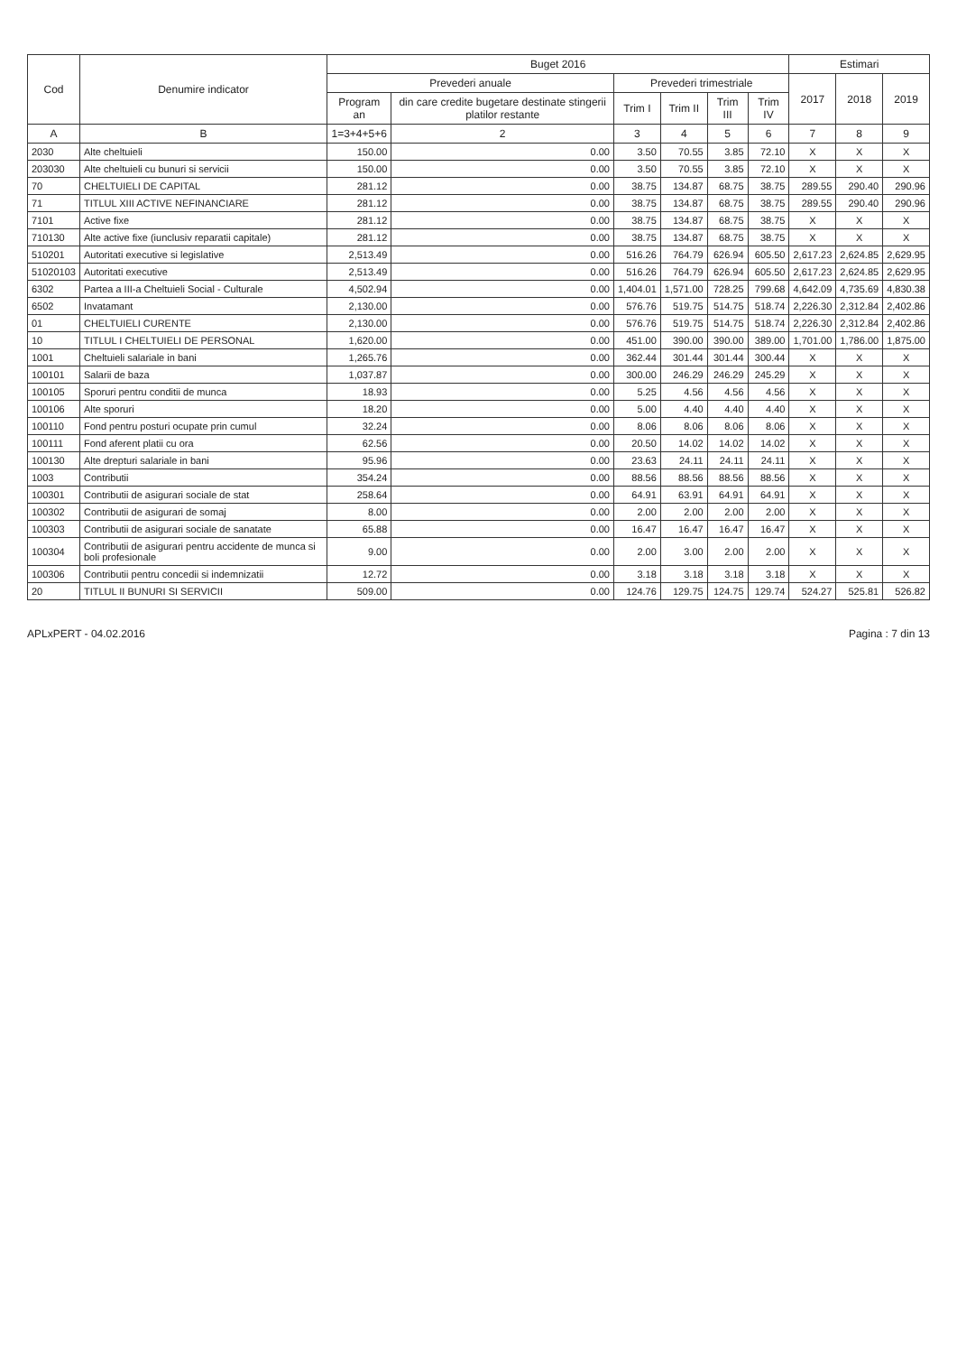| Cod | Denumire indicator | Buget 2016 | | | | | | Estimari | | |
| --- | --- | --- | --- | --- | --- | --- | --- | --- | --- | --- |
| | | Prevederi anuale | | Prevederi trimestriale | | | | 2017 | 2018 | 2019 |
| | | Program an | din care credite bugetare destinate stingerii platilor restante | Trim I | Trim II | Trim III | Trim IV | | | |
| A | B | 1=3+4+5+6 | 2 | 3 | 4 | 5 | 6 | 7 | 8 | 9 |
| 2030 | Alte cheltuieli | 150.00 | 0.00 | 3.50 | 70.55 | 3.85 | 72.10 | X | X | X |
| 203030 | Alte cheltuieli cu bunuri si servicii | 150.00 | 0.00 | 3.50 | 70.55 | 3.85 | 72.10 | X | X | X |
| 70 | CHELTUIELI DE CAPITAL | 281.12 | 0.00 | 38.75 | 134.87 | 68.75 | 38.75 | 289.55 | 290.40 | 290.96 |
| 71 | TITLUL XIII ACTIVE NEFINANCIARE | 281.12 | 0.00 | 38.75 | 134.87 | 68.75 | 38.75 | 289.55 | 290.40 | 290.96 |
| 7101 | Active fixe | 281.12 | 0.00 | 38.75 | 134.87 | 68.75 | 38.75 | X | X | X |
| 710130 | Alte active fixe (iunclusiv reparatii capitale) | 281.12 | 0.00 | 38.75 | 134.87 | 68.75 | 38.75 | X | X | X |
| 510201 | Autoritati executive si legislative | 2,513.49 | 0.00 | 516.26 | 764.79 | 626.94 | 605.50 | 2,617.23 | 2,624.85 | 2,629.95 |
| 51020103 | Autoritati executive | 2,513.49 | 0.00 | 516.26 | 764.79 | 626.94 | 605.50 | 2,617.23 | 2,624.85 | 2,629.95 |
| 6302 | Partea a III-a Cheltuieli Social - Culturale | 4,502.94 | 0.00 | 1,404.01 | 1,571.00 | 728.25 | 799.68 | 4,642.09 | 4,735.69 | 4,830.38 |
| 6502 | Invatamant | 2,130.00 | 0.00 | 576.76 | 519.75 | 514.75 | 518.74 | 2,226.30 | 2,312.84 | 2,402.86 |
| 01 | CHELTUIELI CURENTE | 2,130.00 | 0.00 | 576.76 | 519.75 | 514.75 | 518.74 | 2,226.30 | 2,312.84 | 2,402.86 |
| 10 | TITLUL I CHELTUIELI DE PERSONAL | 1,620.00 | 0.00 | 451.00 | 390.00 | 390.00 | 389.00 | 1,701.00 | 1,786.00 | 1,875.00 |
| 1001 | Cheltuieli salariale in bani | 1,265.76 | 0.00 | 362.44 | 301.44 | 301.44 | 300.44 | X | X | X |
| 100101 | Salarii de baza | 1,037.87 | 0.00 | 300.00 | 246.29 | 246.29 | 245.29 | X | X | X |
| 100105 | Sporuri pentru conditii de munca | 18.93 | 0.00 | 5.25 | 4.56 | 4.56 | 4.56 | X | X | X |
| 100106 | Alte sporuri | 18.20 | 0.00 | 5.00 | 4.40 | 4.40 | 4.40 | X | X | X |
| 100110 | Fond pentru posturi ocupate prin cumul | 32.24 | 0.00 | 8.06 | 8.06 | 8.06 | 8.06 | X | X | X |
| 100111 | Fond aferent platii cu ora | 62.56 | 0.00 | 20.50 | 14.02 | 14.02 | 14.02 | X | X | X |
| 100130 | Alte drepturi salariale in bani | 95.96 | 0.00 | 23.63 | 24.11 | 24.11 | 24.11 | X | X | X |
| 1003 | Contributii | 354.24 | 0.00 | 88.56 | 88.56 | 88.56 | 88.56 | X | X | X |
| 100301 | Contributii de asigurari sociale de stat | 258.64 | 0.00 | 64.91 | 63.91 | 64.91 | 64.91 | X | X | X |
| 100302 | Contributii de asigurari de somaj | 8.00 | 0.00 | 2.00 | 2.00 | 2.00 | 2.00 | X | X | X |
| 100303 | Contributii de asigurari sociale de sanatate | 65.88 | 0.00 | 16.47 | 16.47 | 16.47 | 16.47 | X | X | X |
| 100304 | Contributii de asigurari pentru accidente de munca si boli profesionale | 9.00 | 0.00 | 2.00 | 3.00 | 2.00 | 2.00 | X | X | X |
| 100306 | Contributii pentru concedii si indemnizatii | 12.72 | 0.00 | 3.18 | 3.18 | 3.18 | 3.18 | X | X | X |
| 20 | TITLUL II BUNURI SI SERVICII | 509.00 | 0.00 | 124.76 | 129.75 | 124.75 | 129.74 | 524.27 | 525.81 | 526.82 |
APLxPERT - 04.02.2016 Pagina : 7 din 13